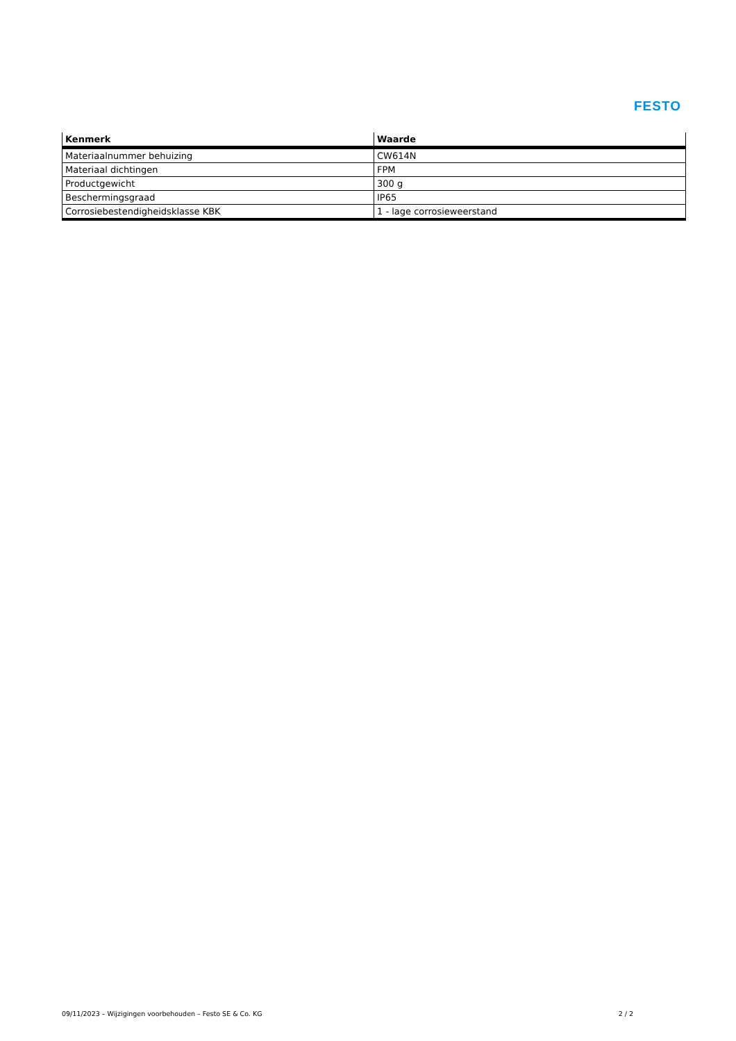FESTO
| Kenmerk | Waarde |
| --- | --- |
| Materiaalnummer behuizing | CW614N |
| Materiaal dichtingen | FPM |
| Productgewicht | 300 g |
| Beschermingsgraad | IP65 |
| Corrosiebestendigheidsklasse KBK | 1 - lage corrosieweerstand |
09/11/2023 – Wijzigingen voorbehouden – Festo SE & Co. KG 2 / 2